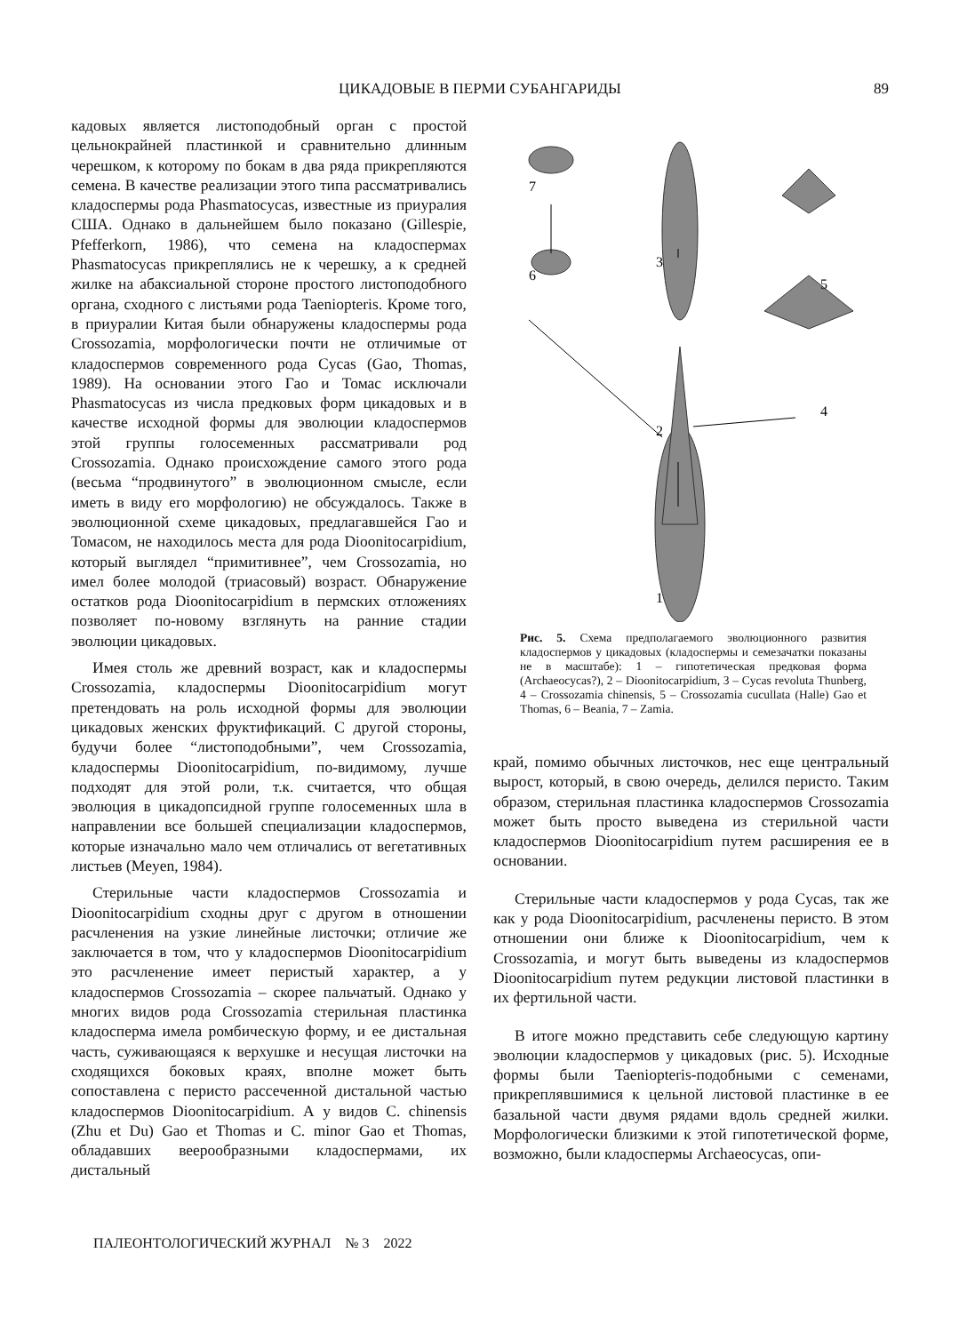ЦИКАДОВЫЕ В ПЕРМИ СУБАНГАРИДЫ
89
кадовых является листоподобный орган с простой цельнокрайней пластинкой и сравнительно длинным черешком, к которому по бокам в два ряда прикрепляются семена. В качестве реализации этого типа рассматривались кладоспермы рода Phasmatocycas, известные из приуралия США. Однако в дальнейшем было показано (Gillespie, Pfefferkorn, 1986), что семена на кладоспермах Phasmatocycas прикреплялись не к черешку, а к средней жилке на абаксиальной стороне простого листоподобного органа, сходного с листьями рода Taeniopteris. Кроме того, в приуралии Китая были обнаружены кладоспермы рода Crossozamia, морфологически почти не отличимые от кладоспермов современного рода Cycas (Gao, Thomas, 1989). На основании этого Гао и Томас исключали Phasmatocycas из числа предковых форм цикадовых и в качестве исходной формы для эволюции кладоспермов этой группы голосеменных рассматривали род Crossozamia. Однако происхождение самого этого рода (весьма “продвинутого” в эволюционном смысле, если иметь в виду его морфологию) не обсуждалось. Также в эволюционной схеме цикадовых, предлагавшейся Гао и Томасом, не находилось места для рода Dioonitocarpidium, который выглядел “примитивнее”, чем Crossozamia, но имел более молодой (триасовый) возраст. Обнаружение остатков рода Dioonitocarpidium в пермских отложениях позволяет по-новому взглянуть на ранние стадии эволюции цикадовых.
Имея столь же древний возраст, как и кладоспермы Crossozamia, кладоспермы Dioonitocarpidium могут претендовать на роль исходной формы для эволюции цикадовых женских фруктификаций. С другой стороны, будучи более “листоподобными”, чем Crossozamia, кладоспермы Dioonitocarpidium, по-видимому, лучше подходят для этой роли, т.к. считается, что общая эволюция в цикадопсидной группе голосеменных шла в направлении все большей специализации кладоспермов, которые изначально мало чем отличались от вегетативных листьев (Meyen, 1984).
Стерильные части кладоспермов Crossozamia и Dioonitocarpidium сходны друг с другом в отношении расчленения на узкие линейные листочки; отличие же заключается в том, что у кладоспермов Dioonitocarpidium это расчленение имеет перистый характер, а у кладоспермов Crossozamia – скорее пальчатый. Однако у многих видов рода Crossozamia стерильная пластинка кладосперма имела ромбическую форму, и ее дистальная часть, суживающаяся к верхушке и несущая листочки на сходящихся боковых краях, вполне может быть сопоставлена с перисто рассеченной дистальной частью кладоспермов Dioonitocarpidium. А у видов C. chinensis (Zhu et Du) Gao et Thomas и C. minor Gao et Thomas, обладавших веерообразными кладоспермами, их дистальный
1
2
3
4
5
6
7
Рис. 5. Схема предполагаемого эволюционного развития кладоспермов у цикадовых (кладоспермы и семезачатки показаны не в масштабе): 1 – гипотетическая предковая форма (Archaeocycas?), 2 – Dioonitocarpidium, 3 – Cycas revoluta Thunberg, 4 – Crossozamia chinensis, 5 – Crossozamia cucullata (Halle) Gao et Thomas, 6 – Beania, 7 – Zamia.
край, помимо обычных листочков, нес еще центральный вырост, который, в свою очередь, делился перисто. Таким образом, стерильная пластинка кладоспермов Crossozamia может быть просто выведена из стерильной части кладоспермов Dioonitocarpidium путем расширения ее в основании.
Стерильные части кладоспермов у рода Cycas, так же как у рода Dioonitocarpidium, расчленены перисто. В этом отношении они ближе к Dioonitocarpidium, чем к Crossozamia, и могут быть выведены из кладоспермов Dioonitocarpidium путем редукции листовой пластинки в их фертильной части.
В итоге можно представить себе следующую картину эволюции кладоспермов у цикадовых (рис. 5). Исходные формы были Taeniopteris-подобными с семенами, прикреплявшимися к цельной листовой пластинке в ее базальной части двумя рядами вдоль средней жилки. Морфологически близкими к этой гипотетической форме, возможно, были кладоспермы Archaeocycas, опи-
ПАЛЕОНТОЛОГИЧЕСКИЙ ЖУРНАЛ № 3 2022